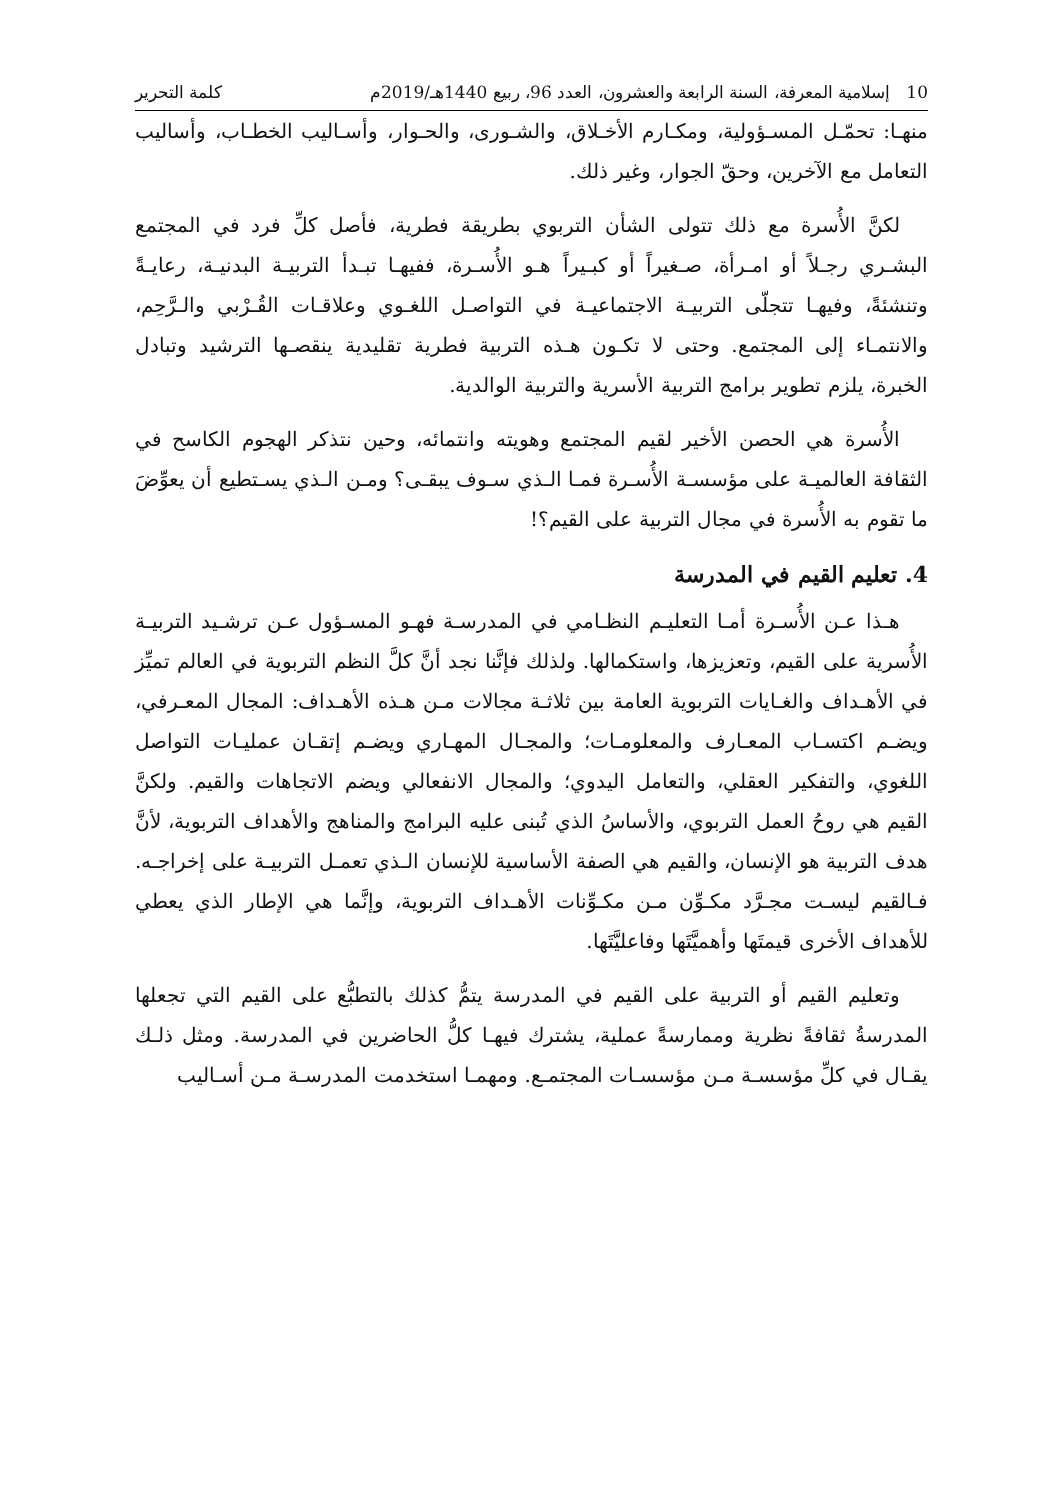10 إسلامية المعرفة، السنة الرابعة والعشرون، العدد 96، ربيع 1440هـ/2019م كلمة التحرير
منهـا: تحمّـل المسـؤولية، ومكـارم الأخـلاق، والشـورى، والحـوار، وأسـاليب الخطـاب، وأساليب التعامل مع الآخرين، وحقّ الجوار، وغير ذلك.
لكنَّ الأُسرة مع ذلك تتولى الشأن التربوي بطريقة فطرية، فأصل كلِّ فرد في المجتمع البشـري رجـلاً أو امـرأة، صـغيراً أو كبـيراً هـو الأُسـرة، ففيهـا تبـدأ التربيـة البدنيـة، رعايـةً وتنشئةً، وفيهـا تتجلّى التربيـة الاجتماعيـة في التواصـل اللغـوي وعلاقـات القُـرْبي والـرَّحِم، والانتمـاء إلى المجتمع. وحتى لا تكـون هـذه التربية فطرية تقليدية ينقصـها الترشيد وتبادل الخبرة، يلزم تطوير برامج التربية الأسرية والتربية الوالدية.
الأُسرة هي الحصن الأخير لقيم المجتمع وهويته وانتمائه، وحين نتذكر الهجوم الكاسح في الثقافة العالميـة على مؤسسـة الأُسـرة فمـا الـذي سـوف يبقـى؟ ومـن الـذي يسـتطيع أن يعوِّضَ ما تقوم به الأُسرة في مجال التربية على القيم؟!
4. تعليم القيم في المدرسة
هـذا عـن الأُسـرة أمـا التعليـم النظـامي في المدرسـة فهـو المسـؤول عـن ترشـيد التربيـة الأُسرية على القيم، وتعزيزها، واستكمالها. ولذلك فإنَّنا نجد أنَّ كلَّ النظم التربوية في العالم تميِّز في الأهـداف والغـايات التربوية العامة بين ثلاثـة مجالات مـن هـذه الأهـداف: المجال المعـرفي، ويضـم اكتسـاب المعـارف والمعلومـات؛ والمجـال المهـاري ويضـم إتقـان عمليـات التواصل اللغوي، والتفكير العقلي، والتعامل اليدوي؛ والمجال الانفعالي ويضم الاتجاهات والقيم. ولكنَّ القيم هي روحُ العمل التربوي، والأساسُ الذي تُبنى عليه البرامج والمناهج والأهداف التربوية، لأنَّ هدف التربية هو الإنسان، والقيم هي الصفة الأساسية للإنسان الـذي تعمـل التربيـة على إخراجـه. فـالقيم ليسـت مجـرَّد مكـوِّن مـن مكـوِّنات الأهـداف التربوية، وإنَّما هي الإطار الذي يعطي للأهداف الأخرى قيمتَها وأهميَّتَها وفاعليَّتَها.
وتعليم القيم أو التربية على القيم في المدرسة يتمُّ كذلك بالتطبُّع على القيم التي تجعلها المدرسةُ ثقافةً نظرية وممارسةً عملية، يشترك فيهـا كلُّ الحاضرين في المدرسة. ومثل ذلـك يقـال في كلِّ مؤسسـة مـن مؤسسـات المجتمـع. ومهمـا استخدمت المدرسـة مـن أسـاليب